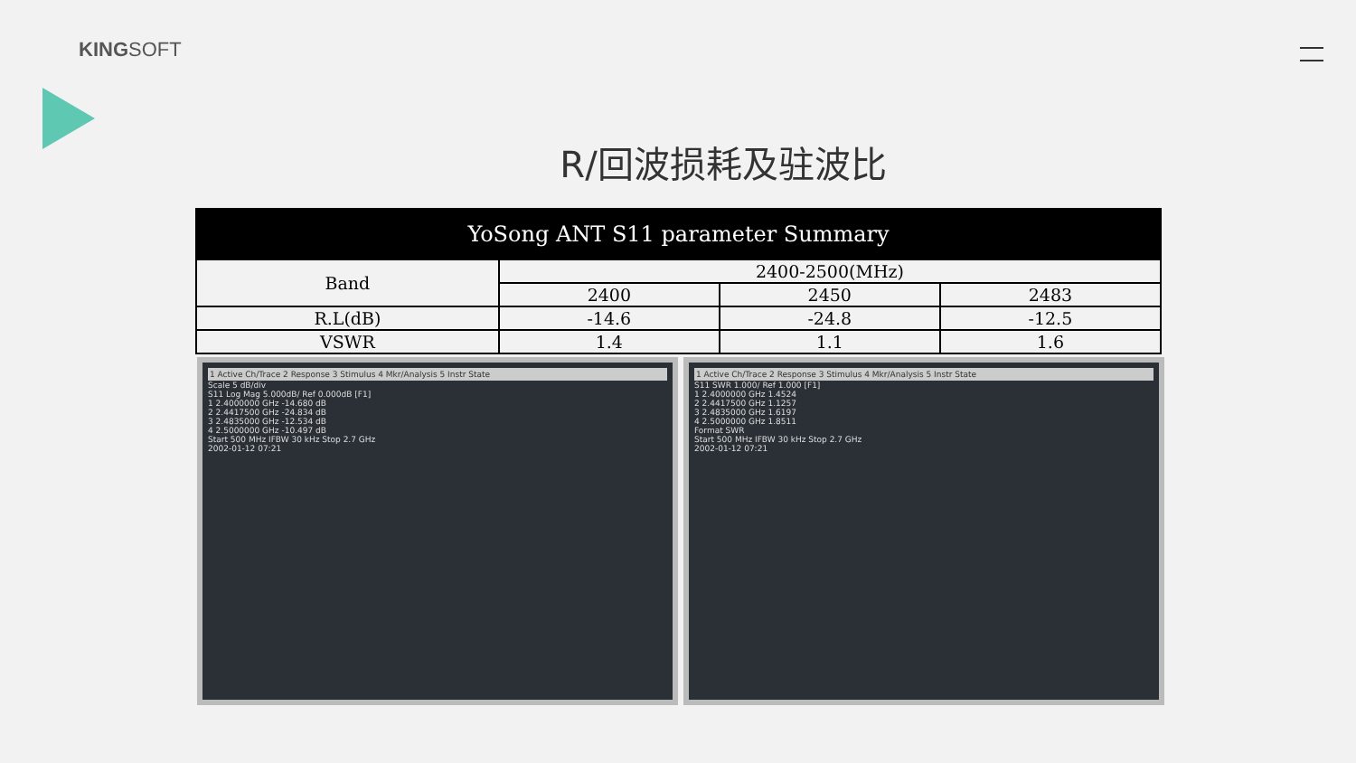KINGSOFT
R/回波损耗及驻波比
| YoSong ANT S11 parameter Summary | | | |
| --- | --- | --- | --- |
| Band | 2400-2500(MHz) | | |
| | 2400 | 2450 | 2483 |
| R.L(dB) | -14.6 | -24.8 | -12.5 |
| VSWR | 1.4 | 1.1 | 1.6 |
1 Active Ch/Trace 2 Response 3 Stimulus 4 Mkr/Analysis 5 Instr State
Scale 5 dB/div
S11 Log Mag 5.000dB/ Ref 0.000dB [F1]
1 2.4000000 GHz -14.680 dB
2 2.4417500 GHz -24.834 dB
3 2.4835000 GHz -12.534 dB
4 2.5000000 GHz -10.497 dB
Start 500 MHz IFBW 30 kHz Stop 2.7 GHz
2002-01-12 07:21
1 Active Ch/Trace 2 Response 3 Stimulus 4 Mkr/Analysis 5 Instr State
S11 SWR 1.000/ Ref 1.000 [F1]
1 2.4000000 GHz 1.4524
2 2.4417500 GHz 1.1257
3 2.4835000 GHz 1.6197
4 2.5000000 GHz 1.8511
Format SWR
Start 500 MHz IFBW 30 kHz Stop 2.7 GHz
2002-01-12 07:21